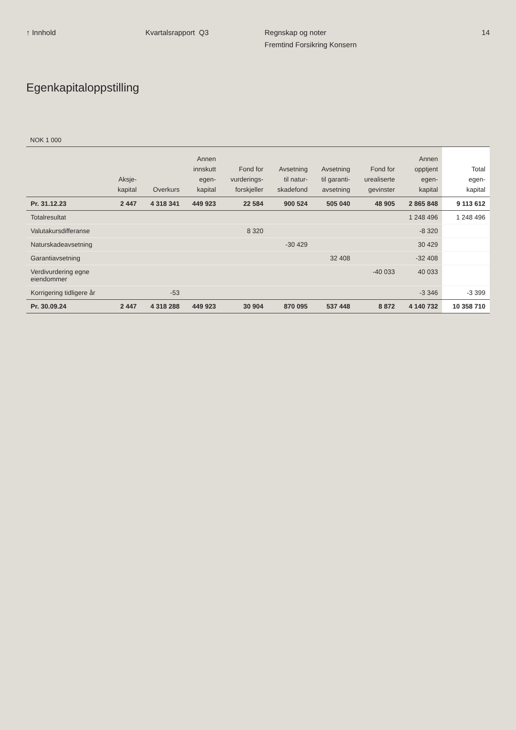↑ Innhold Kvartalsrapport Q3 Regnskap og noter
Fremtind Forsikring Konsern
14
Egenkapitaloppstilling
NOK 1 000
| | Aksje- kapital | Overkurs | Annen innskutt egen- kapital | Fond for vurderings- forskjeller | Avsetning til natur- skadefond | Avsetning til garanti- avsetning | Fond for urealiserte gevinster | Annen opptjent egen- kapital | Total egen- kapital |
| --- | --- | --- | --- | --- | --- | --- | --- | --- | --- |
| Pr. 31.12.23 | 2 447 | 4 318 341 | 449 923 | 22 584 | 900 524 | 505 040 | 48 905 | 2 865 848 | 9 113 612 |
| Totalresultat | | | | | | | | 1 248 496 | 1 248 496 |
| Valutakursdifferanse | | | | 8 320 | | | | -8 320 | |
| Naturskadeavsetning | | | | | -30 429 | | | 30 429 | |
| Garantiavsetning | | | | | | 32 408 | | -32 408 | |
| Verdivurdering egne eiendommer | | | | | | | -40 033 | 40 033 | |
| Korrigering tidligere år | | -53 | | | | | | -3 346 | -3 399 |
| Pr. 30.09.24 | 2 447 | 4 318 288 | 449 923 | 30 904 | 870 095 | 537 448 | 8 872 | 4 140 732 | 10 358 710 |